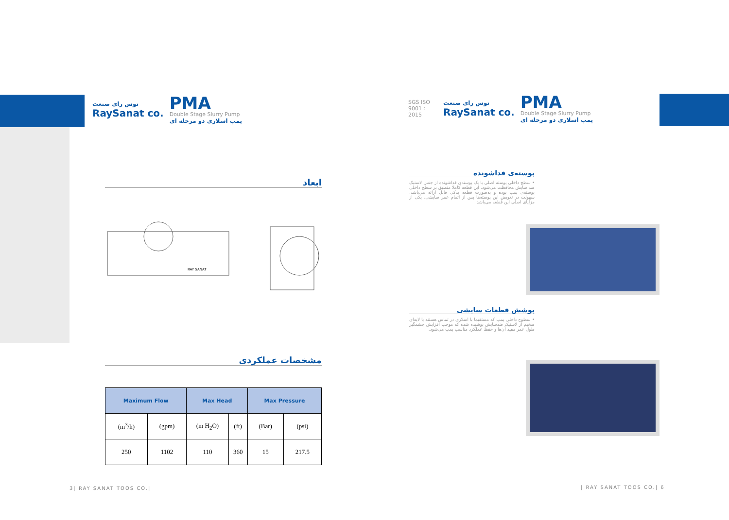توس راى صنعت
RaySanat co.
PMA
Double Stage Slurry Pump
پمپ اسلاری دو مرحله ای
ابعاد
RAY SANAT
مشخصات عملکردی
| Maximum Flow | | Max Head | | Max Pressure | |
| --- | --- | --- | --- | --- | --- |
| (m<sup>3</sup>/h) | (gpm) | (m H<sub>2</sub>O) | (ft) | (Bar) | (psi) |
| 250 | 1102 | 110 | 360 | 15 | 217.5 |
3| RAY SANAT TOOS CO.|
SGS ISO 9001 : 2015
توس راى صنعت
RaySanat co.
PMA
Double Stage Slurry Pump
پمپ اسلاری دو مرحله ای
پوسته‌ی فداشونده
• سطح داخلی پوسته اصلی با یک پوسته‌ی فداشونده از جنس لاستیک ضد سایش محافظت می‌شود. این قطعه کاملا منطبق بر سطح داخلی پوسته‌ی پمپ بوده و به‌صورت قطعه یدکی قابل ارائه می‌باشد. سهولت در تعویض این پوسته‌ها پس از اتمام عمر سایشی، یکی از مزایای اصلی این قطعه می‌باشد.
پوشش قطعات سایشی
• سطوح داخلی پمپ که مستقیما با اسلاری در تماس هستند با لایه‌ای ضخیم از لاستیک ضدسایش پوشیده شده که موجب افزایش چشمگیر طول عمر مفید آن‌ها و حفظ عملکرد مناسب پمپ می‌شود.
| RAY SANAT TOOS CO.| 6